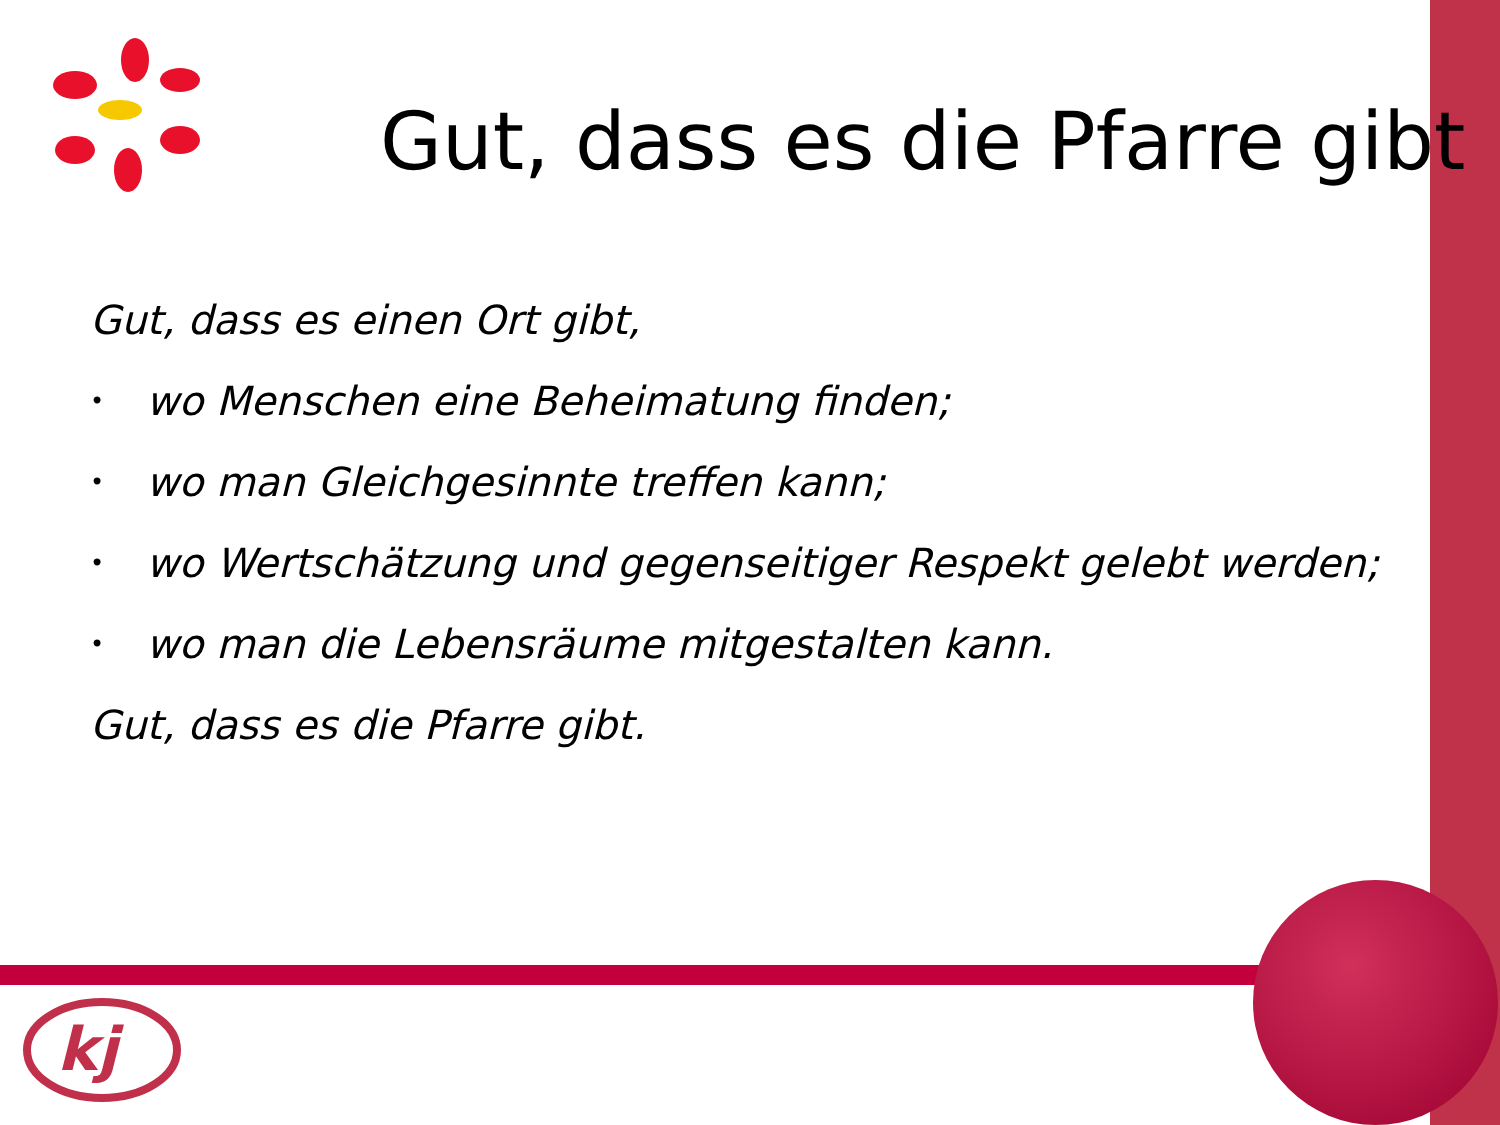kj
Gut, dass es die Pfarre gibt
Gut, dass es einen Ort gibt,
• wo Menschen eine Beheimatung finden;
• wo man Gleichgesinnte treffen kann;
• wo Wertschätzung und gegenseitiger Respekt gelebt werden;
• wo man die Lebensräume mitgestalten kann.
Gut, dass es die Pfarre gibt.